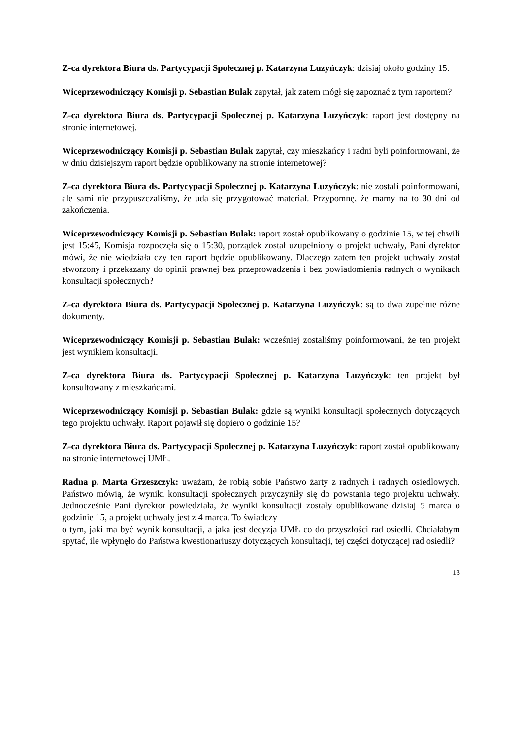Z-ca dyrektora Biura ds. Partycypacji Społecznej p. Katarzyna Luzyńczyk: dzisiaj około godziny 15.
Wiceprzewodniczący Komisji p. Sebastian Bulak zapytał, jak zatem mógł się zapoznać z tym raportem?
Z-ca dyrektora Biura ds. Partycypacji Społecznej p. Katarzyna Luzyńczyk: raport jest dostępny na stronie internetowej.
Wiceprzewodniczący Komisji p. Sebastian Bulak zapytał, czy mieszkańcy i radni byli poinformowani, że w dniu dzisiejszym raport będzie opublikowany na stronie internetowej?
Z-ca dyrektora Biura ds. Partycypacji Społecznej p. Katarzyna Luzyńczyk: nie zostali poinformowani, ale sami nie przypuszczaliśmy, że uda się przygotować materiał. Przypomnę, że mamy na to 30 dni od zakończenia.
Wiceprzewodniczący Komisji p. Sebastian Bulak: raport został opublikowany o godzinie 15, w tej chwili jest 15:45, Komisja rozpoczęła się o 15:30, porządek został uzupełniony o projekt uchwały, Pani dyrektor mówi, że nie wiedziała czy ten raport będzie opublikowany. Dlaczego zatem ten projekt uchwały został stworzony i przekazany do opinii prawnej bez przeprowadzenia i bez powiadomienia radnych o wynikach konsultacji społecznych?
Z-ca dyrektora Biura ds. Partycypacji Społecznej p. Katarzyna Luzyńczyk: są to dwa zupełnie różne dokumenty.
Wiceprzewodniczący Komisji p. Sebastian Bulak: wcześniej zostaliśmy poinformowani, że ten projekt jest wynikiem konsultacji.
Z-ca dyrektora Biura ds. Partycypacji Społecznej p. Katarzyna Luzyńczyk: ten projekt był konsultowany z mieszkańcami.
Wiceprzewodniczący Komisji p. Sebastian Bulak: gdzie są wyniki konsultacji społecznych dotyczących tego projektu uchwały. Raport pojawił się dopiero o godzinie 15?
Z-ca dyrektora Biura ds. Partycypacji Społecznej p. Katarzyna Luzyńczyk: raport został opublikowany na stronie internetowej UMŁ.
Radna p. Marta Grzeszczyk: uważam, że robią sobie Państwo żarty z radnych i radnych osiedlowych. Państwo mówią, że wyniki konsultacji społecznych przyczyniły się do powstania tego projektu uchwały. Jednocześnie Pani dyrektor powiedziała, że wyniki konsultacji zostały opublikowane dzisiaj 5 marca o godzinie 15, a projekt uchwały jest z 4 marca. To świadczy
o tym, jaki ma być wynik konsultacji, a jaka jest decyzja UMŁ co do przyszłości rad osiedli. Chciałabym spytać, ile wpłynęło do Państwa kwestionariuszy dotyczących konsultacji, tej części dotyczącej rad osiedli?
13